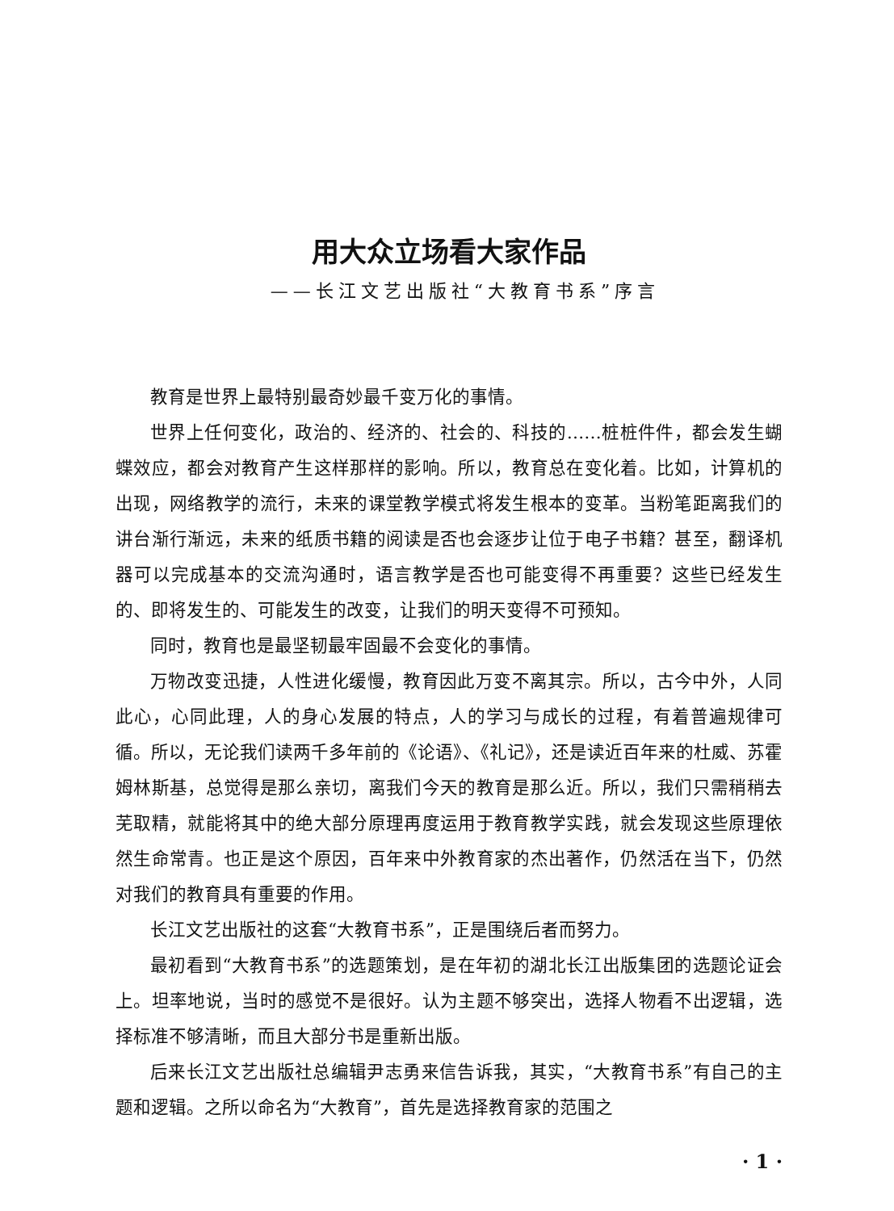用大众立场看大家作品
——长江文艺出版社“大教育书系”序言
教育是世界上最特别最奇妙最千变万化的事情。
世界上任何变化，政治的、经济的、社会的、科技的……桩桩件件，都会发生蝴蝶效应，都会对教育产生这样那样的影响。所以，教育总在变化着。比如，计算机的出现，网络教学的流行，未来的课堂教学模式将发生根本的变革。当粉笔距离我们的讲台渐行渐远，未来的纸质书籍的阅读是否也会逐步让位于电子书籍？甚至，翻译机器可以完成基本的交流沟通时，语言教学是否也可能变得不再重要？这些已经发生的、即将发生的、可能发生的改变，让我们的明天变得不可预知。
同时，教育也是最坚韧最牢固最不会变化的事情。
万物改变迅捷，人性进化缓慢，教育因此万变不离其宗。所以，古今中外，人同此心，心同此理，人的身心发展的特点，人的学习与成长的过程，有着普遍规律可循。所以，无论我们读两千多年前的《论语》、《礼记》，还是读近百年来的杜威、苏霍姆林斯基，总觉得是那么亲切，离我们今天的教育是那么近。所以，我们只需稍稍去芜取精，就能将其中的绝大部分原理再度运用于教育教学实践，就会发现这些原理依然生命常青。也正是这个原因，百年来中外教育家的杰出著作，仍然活在当下，仍然对我们的教育具有重要的作用。
长江文艺出版社的这套“大教育书系”，正是围绕后者而努力。
最初看到“大教育书系”的选题策划，是在年初的湖北长江出版集团的选题论证会上。坦率地说，当时的感觉不是很好。认为主题不够突出，选择人物看不出逻辑，选择标准不够清晰，而且大部分书是重新出版。
后来长江文艺出版社总编辑尹志勇来信告诉我，其实，“大教育书系”有自己的主题和逻辑。之所以命名为“大教育”，首先是选择教育家的范围之
· 1 ·